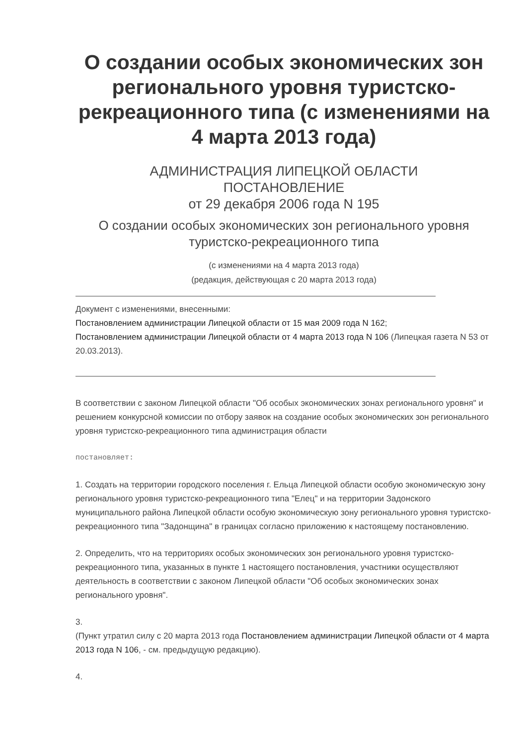О создании особых экономических зон регионального уровня туристско-рекреационного типа (с изменениями на 4 марта 2013 года)
АДМИНИСТРАЦИЯ ЛИПЕЦКОЙ ОБЛАСТИ
ПОСТАНОВЛЕНИЕ
от 29 декабря 2006 года N 195
О создании особых экономических зон регионального уровня туристско-рекреационного типа
(с изменениями на 4 марта 2013 года)
(редакция, действующая с 20 марта 2013 года)
Документ с изменениями, внесенными:
Постановлением администрации Липецкой области от 15 мая 2009 года N 162;
Постановлением администрации Липецкой области от 4 марта 2013 года N 106 (Липецкая газета N 53 от 20.03.2013).
В соответствии с законом Липецкой области "Об особых экономических зонах регионального уровня" и решением конкурсной комиссии по отбору заявок на создание особых экономических зон регионального уровня туристско-рекреационного типа администрация области
постановляет:
1. Создать на территории городского поселения г. Ельца Липецкой области особую экономическую зону регионального уровня туристско-рекреационного типа "Елец" и на территории Задонского муниципального района Липецкой области особую экономическую зону регионального уровня туристско-рекреационного типа "Задонщина" в границах согласно приложению к настоящему постановлению.
2. Определить, что на территориях особых экономических зон регионального уровня туристско-рекреационного типа, указанных в пункте 1 настоящего постановления, участники осуществляют деятельность в соответствии с законом Липецкой области "Об особых экономических зонах регионального уровня".
3.
(Пункт утратил силу с 20 марта 2013 года Постановлением администрации Липецкой области от 4 марта 2013 года N 106, - см. предыдущую редакцию).
4.